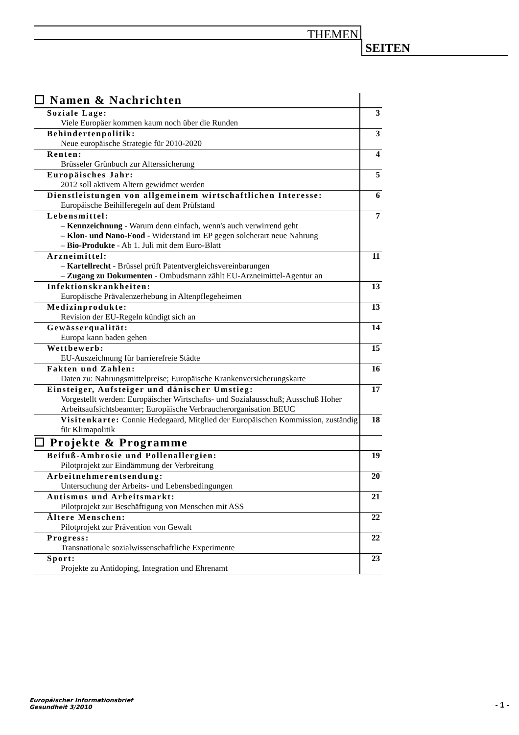THEMEN
SEITEN
| ☐ Namen & Nachrichten | |
| Soziale Lage: Viele Europäer kommen kaum noch über die Runden | 3 |
| Behindertenpolitik: Neue europäische Strategie für 2010-2020 | 3 |
| Renten: Brüsseler Grünbuch zur Alterssicherung | 4 |
| Europäisches Jahr: 2012 soll aktivem Altern gewidmet werden | 5 |
| Dienstleistungen von allgemeinem wirtschaftlichen Interesse: Europäische Beihilferegeln auf dem Prüfstand | 6 |
| Lebensmittel: – Kennzeichnung - Warum denn einfach, wenn's auch verwirrend geht – Klon- und Nano-Food - Widerstand im EP gegen solcherart neue Nahrung – Bio-Produkte - Ab 1. Juli mit dem Euro-Blatt | 7 |
| Arzneimittel: – Kartellrecht - Brüssel prüft Patentvergleichsvereinbarungen – Zugang zu Dokumenten - Ombudsmann zählt EU-Arzneimittel-Agentur an | 11 |
| Infektionskrankheiten: Europäische Prävalenzerhebung in Altenpflegeheimen | 13 |
| Medizinprodukte: Revision der EU-Regeln kündigt sich an | 13 |
| Gewässerqualität: Europa kann baden gehen | 14 |
| Wettbewerb: EU-Auszeichnung für barrierefreie Städte | 15 |
| Fakten und Zahlen: Daten zu: Nahrungsmittelpreise; Europäische Krankenversicherungskarte | 16 |
| Einsteiger, Aufsteiger und dänischer Umstieg: Vorgestellt werden: Europäischer Wirtschafts- und Sozialausschuß; Ausschuß Hoher Arbeitsaufsichtsbeamter; Europäische Verbraucherorganisation BEUC | 17 |
| Visitenkarte: Connie Hedegaard, Mitglied der Europäischen Kommission, zuständig für Klimapolitik | 18 |
| ☐ Projekte & Programme | |
| Beifuß-Ambrosie und Pollenallergien: Pilotprojekt zur Eindämmung der Verbreitung | 19 |
| Arbeitnehmerentsendung: Untersuchung der Arbeits- und Lebensbedingungen | 20 |
| Autismus und Arbeitsmarkt: Pilotprojekt zur Beschäftigung von Menschen mit ASS | 21 |
| Ältere Menschen: Pilotprojekt zur Prävention von Gewalt | 22 |
| Progress: Transnationale sozialwissenschaftliche Experimente | 22 |
| Sport: Projekte zu Antidoping, Integration und Ehrenamt | 23 |
Europäischer Informationsbrief
Gesundheit 3/2010
- 1 -